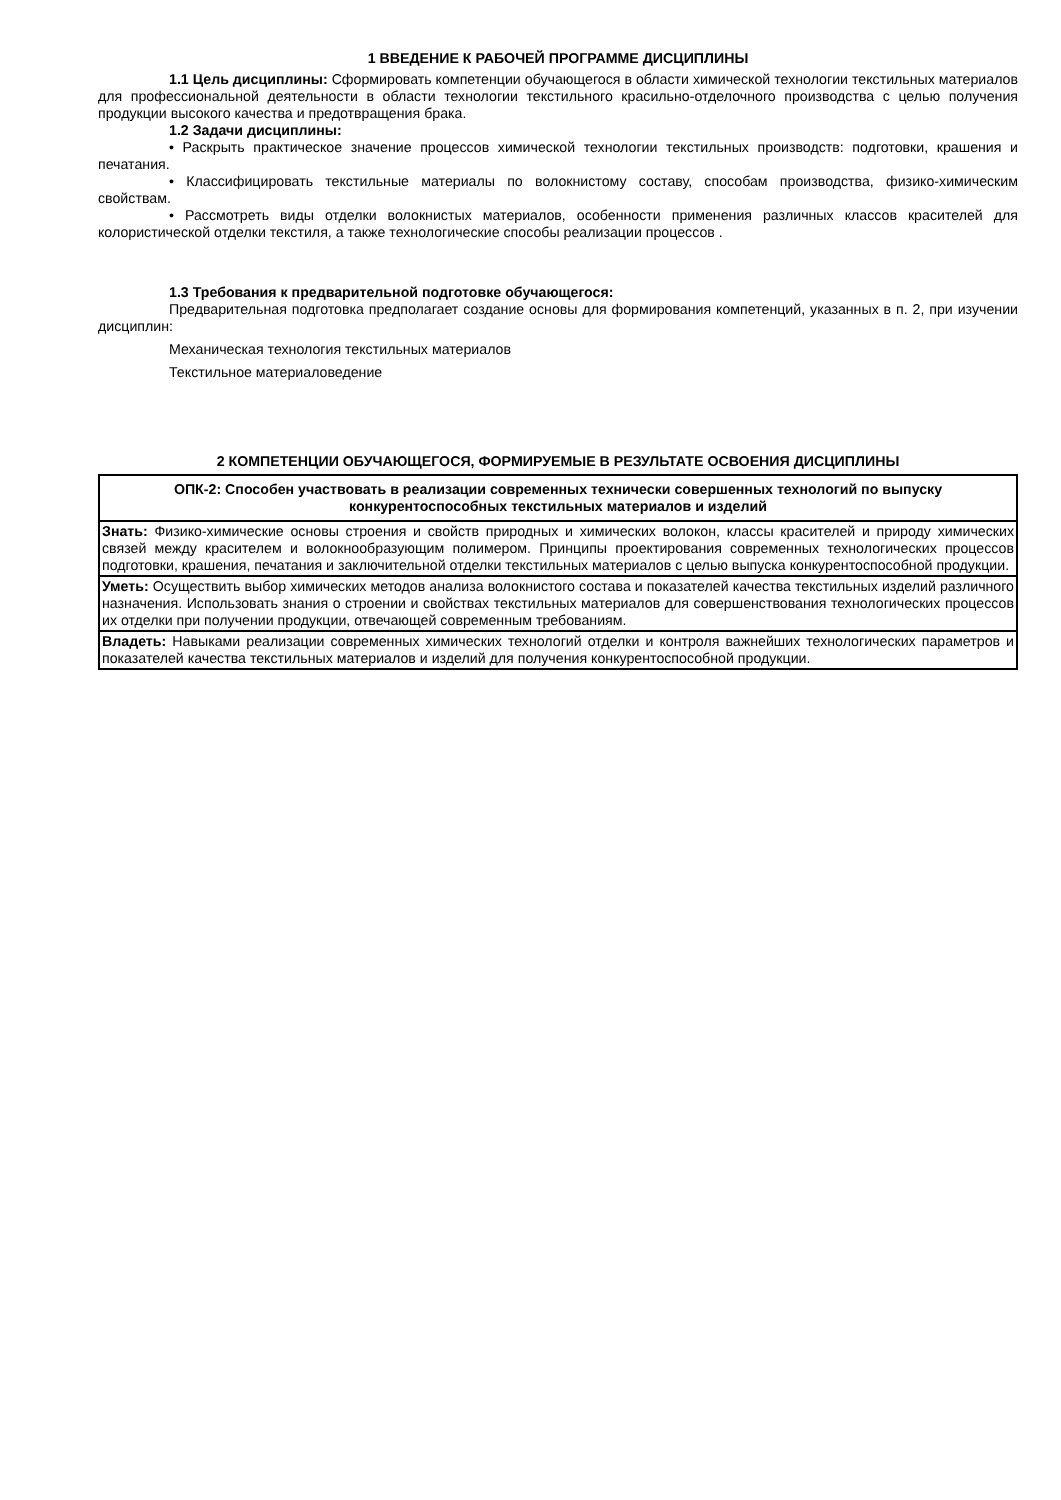1 ВВЕДЕНИЕ К РАБОЧЕЙ ПРОГРАММЕ ДИСЦИПЛИНЫ
1.1 Цель дисциплины: Сформировать компетенции обучающегося в области химической технологии текстильных материалов для профессиональной деятельности в области технологии текстильного красильно-отделочного производства с целью получения продукции высокого качества и предотвращения брака.
1.2 Задачи дисциплины:
• Раскрыть практическое значение процессов химической технологии текстильных производств: подготовки, крашения и печатания.
• Классифицировать текстильные материалы по волокнистому составу, способам производства, физико-химическим свойствам.
• Рассмотреть виды отделки волокнистых материалов, особенности применения различных классов красителей для колористической отделки текстиля, а также технологические способы реализации процессов .
1.3 Требования к предварительной подготовке обучающегося:
Предварительная подготовка предполагает создание основы для формирования компетенций, указанных в п. 2, при изучении дисциплин:
Механическая технология текстильных материалов
Текстильное материаловедение
2 КОМПЕТЕНЦИИ ОБУЧАЮЩЕГОСЯ, ФОРМИРУЕМЫЕ В РЕЗУЛЬТАТЕ ОСВОЕНИЯ ДИСЦИПЛИНЫ
| ОПК-2: Способен участвовать в реализации современных технически совершенных технологий по выпуску конкурентоспособных текстильных материалов и изделий |
| Знать: Физико-химические основы строения и свойств природных и химических волокон, классы красителей и природу химических связей между красителем и волокнообразующим полимером. Принципы проектирования современных технологических процессов подготовки, крашения, печатания и заключительной отделки текстильных материалов с целью выпуска конкурентоспособной продукции. |
| Уметь: Осуществить выбор химических методов анализа волокнистого состава и показателей качества текстильных изделий различного назначения. Использовать знания о строении и свойствах текстильных материалов для совершенствования технологических процессов их отделки при получении продукции, отвечающей современным требованиям. |
| Владеть: Навыками реализации современных химических технологий отделки и контроля важнейших технологических параметров и показателей качества текстильных материалов и изделий для получения конкурентоспособной продукции. |